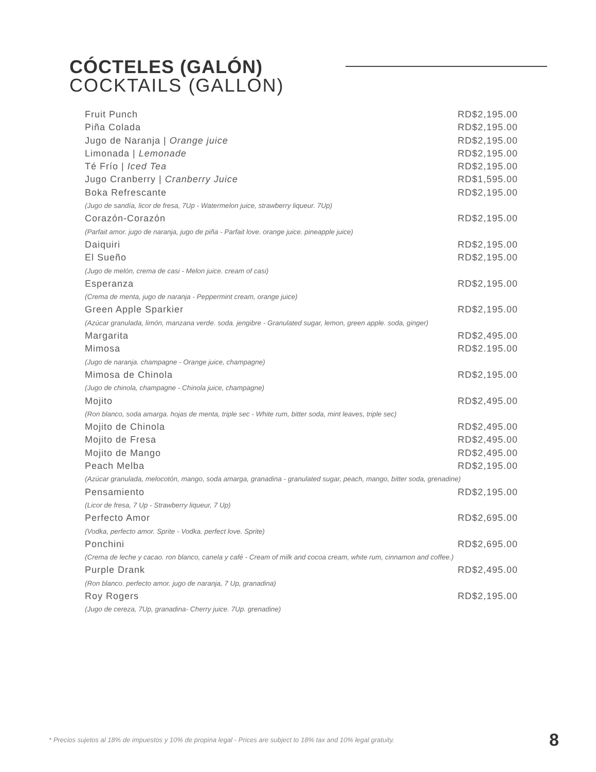CÓCTELES (GALÓN)
COCKTAILS (GALLON)
Fruit Punch RD$2,195.00
Piña Colada RD$2,195.00
Jugo de Naranja | Orange juice RD$2,195.00
Limonada | Lemonade RD$2,195.00
Té Frío | Iced Tea RD$2,195.00
Jugo Cranberry | Cranberry Juice RD$1,595.00
Boka Refrescante RD$2,195.00
(Jugo de sandía, licor de fresa, 7Up - Watermelon juice, strawberry liqueur. 7Up)
Corazón-Corazón RD$2,195.00
(Parfait amor. jugo de naranja, jugo de piña - Parfait love. orange juice. pineapple juice)
Daiquiri RD$2,195.00
El Sueño RD$2,195.00
(Jugo de melón, crema de casi - Melon juice. cream of casi)
Esperanza RD$2,195.00
(Crema de menta, jugo de naranja - Peppermint cream, orange juice)
Green Apple Sparkier RD$2,195.00
(Azúcar granulada, limón, manzana verde. soda. jengibre - Granulated sugar, lemon, green apple. soda, ginger)
Margarita RD$2,495.00
Mimosa RD$2.195.00
(Jugo de naranja. champagne - Orange juice, champagne)
Mimosa de Chinola RD$2,195.00
(Jugo de chinola, champagne - Chinola juice, champagne)
Mojito RD$2,495.00
(Ron blanco, soda amarga. hojas de menta, triple sec - White rum, bitter soda, mint leaves, triple sec)
Mojito de Chinola RD$2,495.00
Mojito de Fresa RD$2,495.00
Mojito de Mango RD$2,495.00
Peach Melba RD$2,195.00
(Azúcar granulada, melocotón, mango, soda amarga, granadina - granulated sugar, peach, mango, bitter soda, grenadine)
Pensamiento RD$2,195.00
(Licor de fresa, 7 Up - Strawberry liqueur, 7 Up)
Perfecto Amor RD$2,695.00
(Vodka, perfecto amor. Sprite - Vodka. perfect love. Sprite)
Ponchini RD$2,695.00
(Crema de leche y cacao. ron blanco, canela y café - Cream of milk and cocoa cream, white rum, cinnamon and coffee.)
Purple Drank RD$2,495.00
(Ron blanco. perfecto amor. jugo de naranja, 7 Up, granadina)
Roy Rogers RD$2,195.00
(Jugo de cereza, 7Up, granadina- Cherry juice. 7Up. grenadine)
* Precios sujetos al 18% de impuestos y 10% de propina legal - Prices are subject to 18% tax and 10% legal gratuity.
8